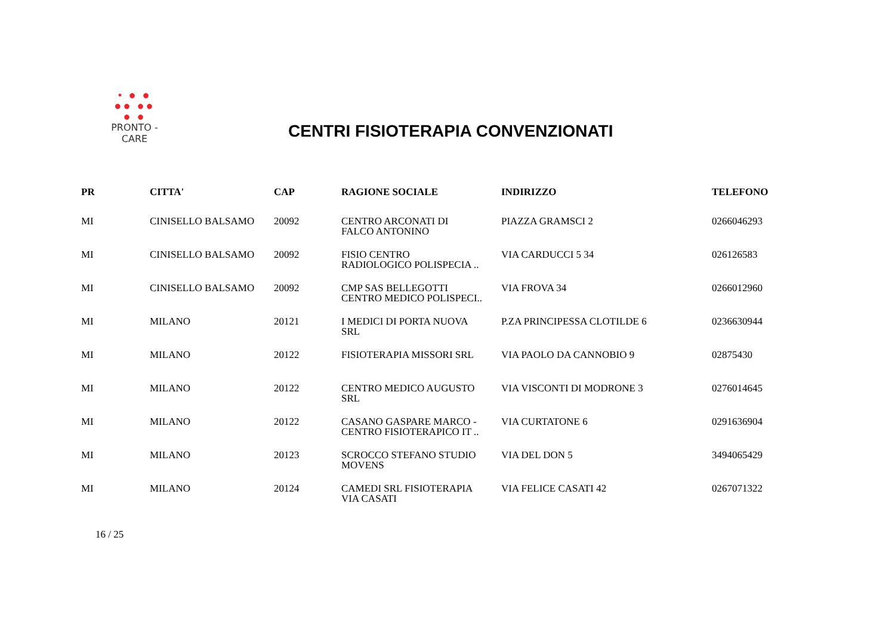• ● ●
●● ●●
● ●
PRONTO - CARE
CENTRI FISIOTERAPIA CONVENZIONATI
| PR | CITTA' | CAP | RAGIONE SOCIALE | INDIRIZZO | TELEFONO |
| --- | --- | --- | --- | --- | --- |
| MI | CINISELLO BALSAMO | 20092 | CENTRO ARCONATI DI FALCO ANTONINO | PIAZZA GRAMSCI 2 | 0266046293 |
| MI | CINISELLO BALSAMO | 20092 | FISIO CENTRO RADIOLOGICO POLISPECIA .. | VIA CARDUCCI 5 34 | 026126583 |
| MI | CINISELLO BALSAMO | 20092 | CMP SAS BELLEGOTTI CENTRO MEDICO POLISPECI.. | VIA FROVA 34 | 0266012960 |
| MI | MILANO | 20121 | I MEDICI DI PORTA NUOVA SRL | P.ZA PRINCIPESSA CLOTILDE 6 | 0236630944 |
| MI | MILANO | 20122 | FISIOTERAPIA MISSORI SRL | VIA PAOLO DA CANNOBIO 9 | 02875430 |
| MI | MILANO | 20122 | CENTRO MEDICO AUGUSTO SRL | VIA VISCONTI DI MODRONE 3 | 0276014645 |
| MI | MILANO | 20122 | CASANO GASPARE MARCO - CENTRO FISIOTERAPICO IT .. | VIA CURTATONE 6 | 0291636904 |
| MI | MILANO | 20123 | SCROCCO STEFANO STUDIO MOVENS | VIA DEL DON 5 | 3494065429 |
| MI | MILANO | 20124 | CAMEDI SRL FISIOTERAPIA VIA CASATI | VIA FELICE CASATI 42 | 0267071322 |
16 / 25